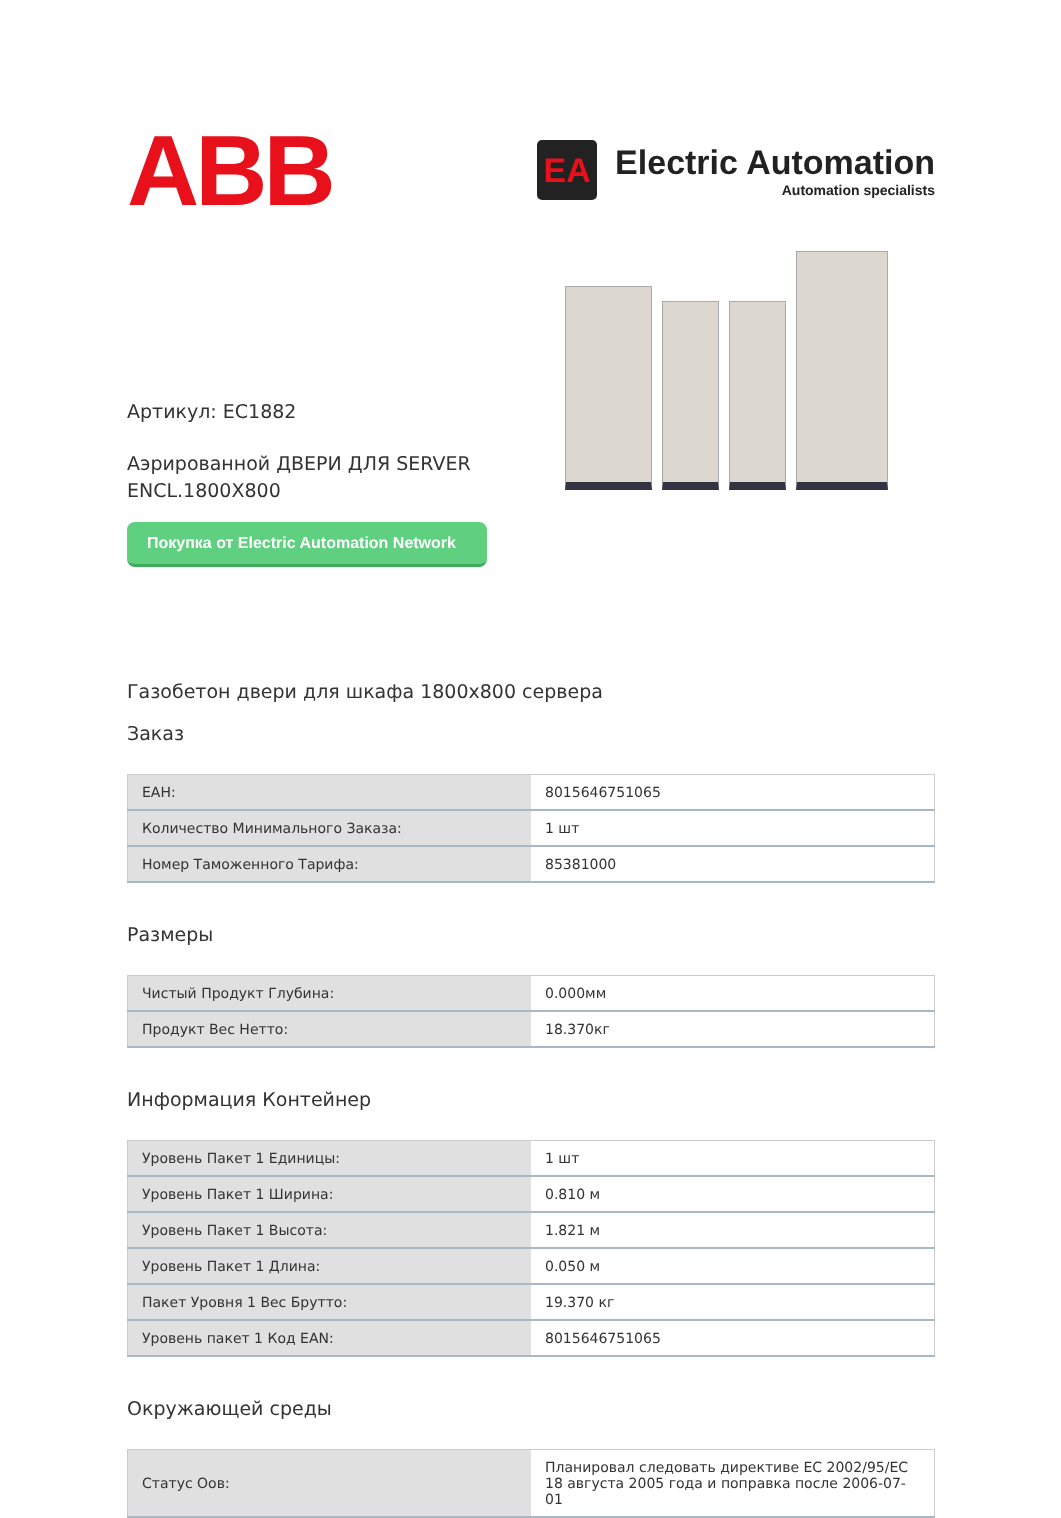ABB
EA
Electric Automation
Automation specialists
Артикул: EC1882
Аэрированной ДВЕРИ ДЛЯ SERVER ENCL.1800X800
Покупка от Electric Automation Network
Газобетон двери для шкафа 1800x800 сервера
Заказ
| ЕАН: | 8015646751065 |
| Количество Минимального Заказа: | 1 шт |
| Номер Таможенного Тарифа: | 85381000 |
Размеры
| Чистый Продукт Глубина: | 0.000мм |
| Продукт Вес Нетто: | 18.370кг |
Информация Контейнер
| Уровень Пакет 1 Единицы: | 1 шт |
| Уровень Пакет 1 Ширина: | 0.810 м |
| Уровень Пакет 1 Высота: | 1.821 м |
| Уровень Пакет 1 Длина: | 0.050 м |
| Пакет Уровня 1 Вес Брутто: | 19.370 кг |
| Уровень пакет 1 Код EAN: | 8015646751065 |
Окружающей среды
| Статус Оов: | Планировал следовать директиве ЕС 2002/95/ЕС 18 августа 2005 года и поправка после 2006-07-01 |